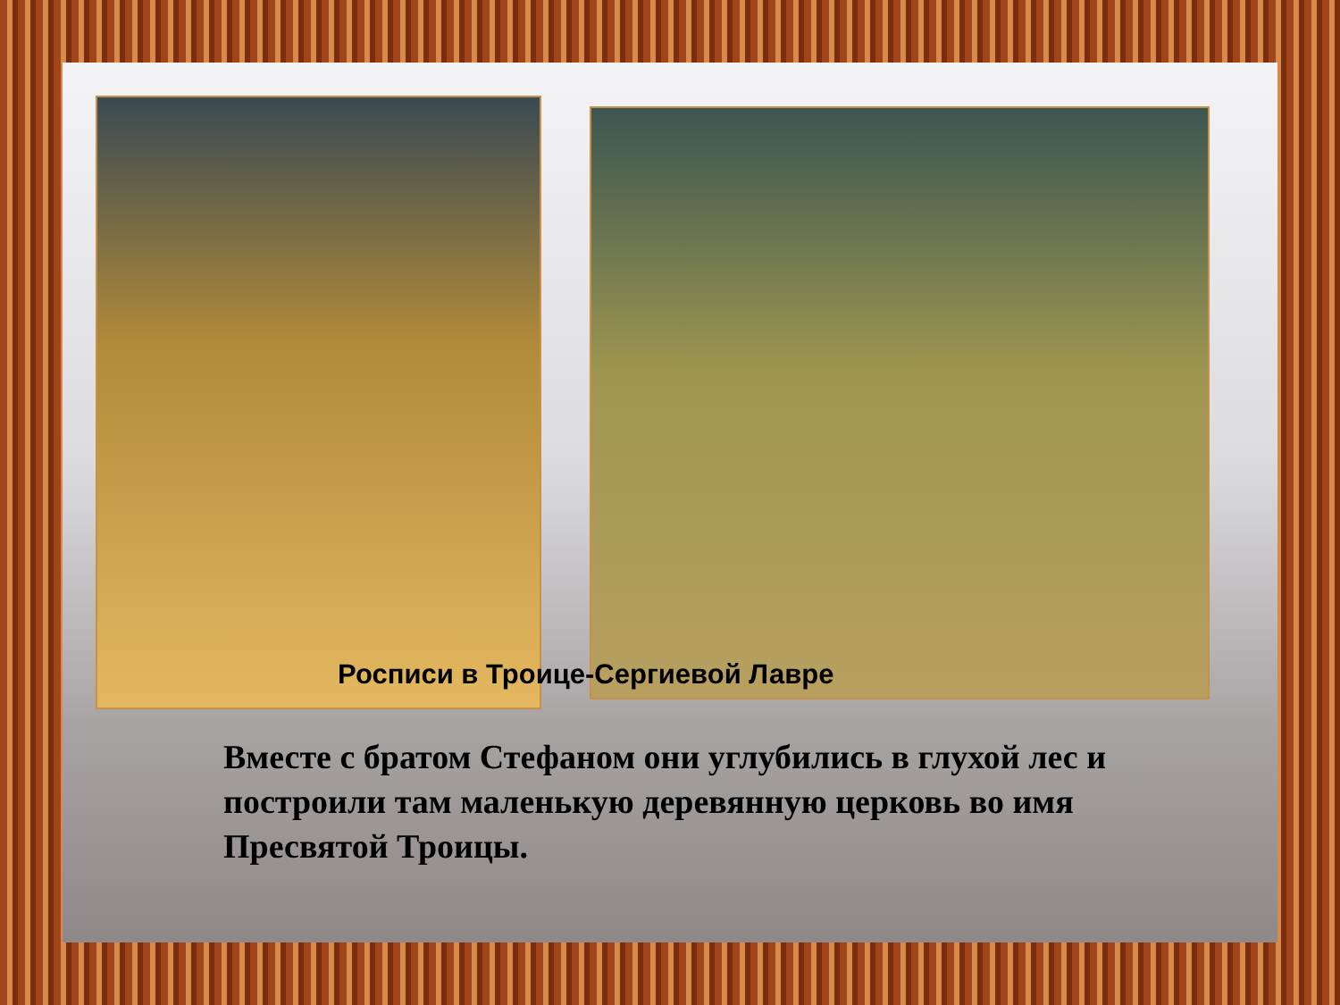Росписи в Троице-Сергиевой Лавре
Вместе с братом Стефаном они углубились в глухой лес и построили там маленькую деревянную церковь во имя Пресвятой Троицы.